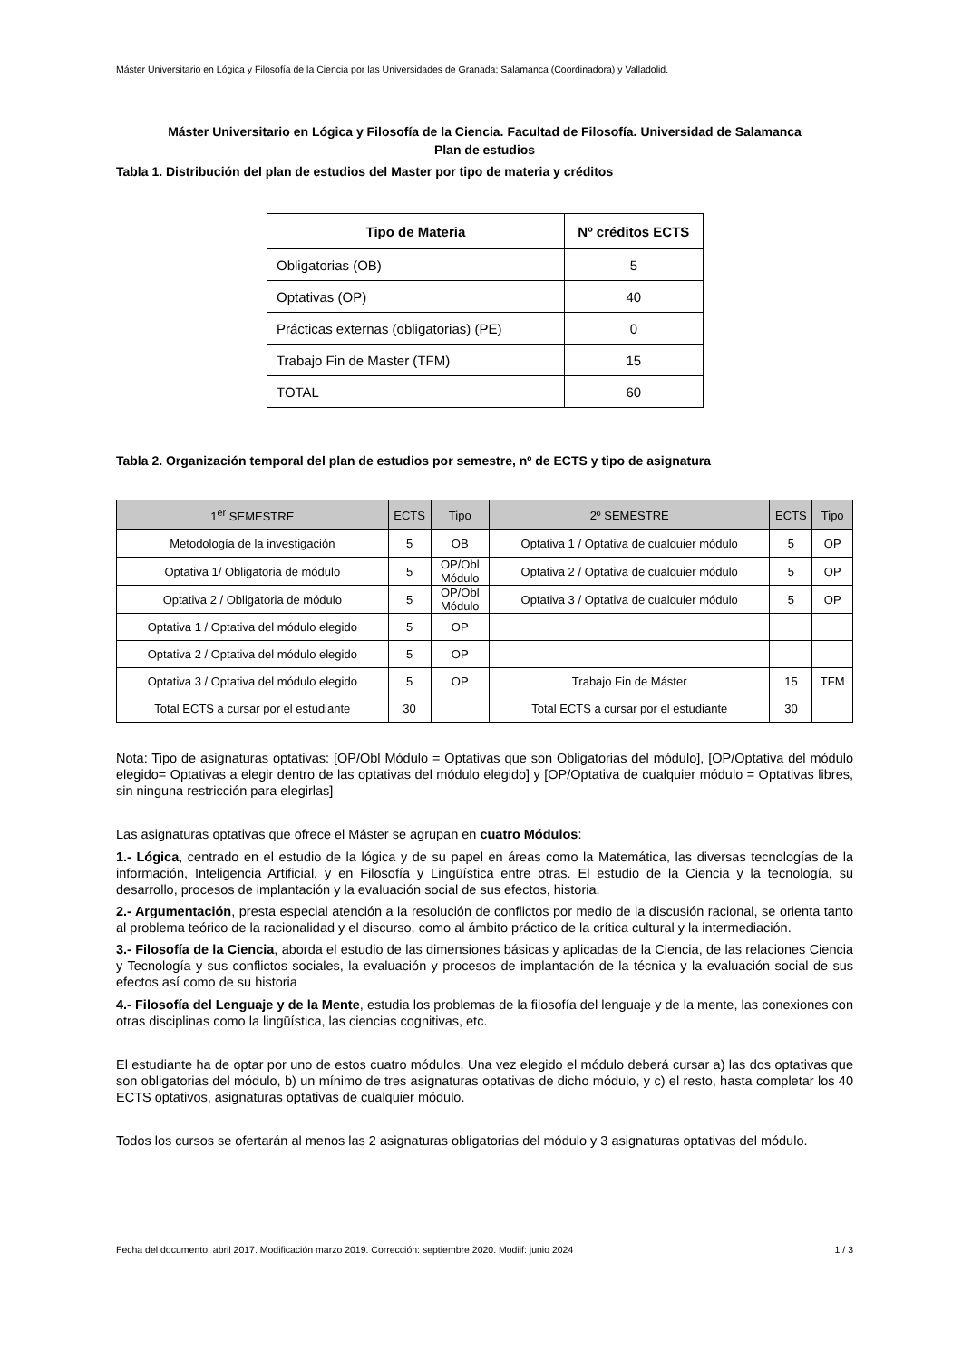Máster Universitario en Lógica y Filosofía de la Ciencia por las Universidades de Granada; Salamanca (Coordinadora) y Valladolid.
Máster Universitario en Lógica y Filosofía de la Ciencia. Facultad de Filosofía. Universidad de Salamanca
Plan de estudios
Tabla 1. Distribución del plan de estudios del Master por tipo de materia y créditos
| Tipo de Materia | Nº créditos ECTS |
| --- | --- |
| Obligatorias (OB) | 5 |
| Optativas (OP) | 40 |
| Prácticas externas (obligatorias) (PE) | 0 |
| Trabajo Fin de Master (TFM) | 15 |
| TOTAL | 60 |
Tabla 2. Organización temporal del plan de estudios por semestre, nº de ECTS y tipo de asignatura
| 1<sup>er</sup> SEMESTRE | ECTS | Tipo | 2º SEMESTRE | ECTS | Tipo |
| --- | --- | --- | --- | --- | --- |
| Metodología de la investigación | 5 | OB | Optativa 1 / Optativa de cualquier módulo | 5 | OP |
| Optativa 1/ Obligatoria de módulo | 5 | OP/Obl Módulo | Optativa 2 / Optativa de cualquier módulo | 5 | OP |
| Optativa 2 / Obligatoria de módulo | 5 | OP/Obl Módulo | Optativa 3 / Optativa de cualquier módulo | 5 | OP |
| Optativa 1 / Optativa del módulo elegido | 5 | OP | | | |
| Optativa 2 / Optativa del módulo elegido | 5 | OP | | | |
| Optativa 3 / Optativa del módulo elegido | 5 | OP | Trabajo Fin de Máster | 15 | TFM |
| Total ECTS a cursar por el estudiante | 30 | | Total ECTS a cursar por el estudiante | 30 | |
Nota: Tipo de asignaturas optativas: [OP/Obl Módulo = Optativas que son Obligatorias del módulo], [OP/Optativa del módulo elegido= Optativas a elegir dentro de las optativas del módulo elegido] y [OP/Optativa de cualquier módulo = Optativas libres, sin ninguna restricción para elegirlas]
Las asignaturas optativas que ofrece el Máster se agrupan en cuatro Módulos:
1.- Lógica, centrado en el estudio de la lógica y de su papel en áreas como la Matemática, las diversas tecnologías de la información, Inteligencia Artificial, y en Filosofía y Lingüística entre otras. El estudio de la Ciencia y la tecnología, su desarrollo, procesos de implantación y la evaluación social de sus efectos, historia.
2.- Argumentación, presta especial atención a la resolución de conflictos por medio de la discusión racional, se orienta tanto al problema teórico de la racionalidad y el discurso, como al ámbito práctico de la crítica cultural y la intermediación.
3.- Filosofía de la Ciencia, aborda el estudio de las dimensiones básicas y aplicadas de la Ciencia, de las relaciones Ciencia y Tecnología y sus conflictos sociales, la evaluación y procesos de implantación de la técnica y la evaluación social de sus efectos así como de su historia
4.- Filosofía del Lenguaje y de la Mente, estudia los problemas de la filosofía del lenguaje y de la mente, las conexiones con otras disciplinas como la lingüística, las ciencias cognitivas, etc.
El estudiante ha de optar por uno de estos cuatro módulos. Una vez elegido el módulo deberá cursar a) las dos optativas que son obligatorias del módulo, b) un mínimo de tres asignaturas optativas de dicho módulo, y c) el resto, hasta completar los 40 ECTS optativos, asignaturas optativas de cualquier módulo.
Todos los cursos se ofertarán al menos las 2 asignaturas obligatorias del módulo y 3 asignaturas optativas del módulo.
Fecha del documento: abril 2017. Modificación marzo 2019. Corrección: septiembre 2020. Modiif: junio 2024 1 / 3